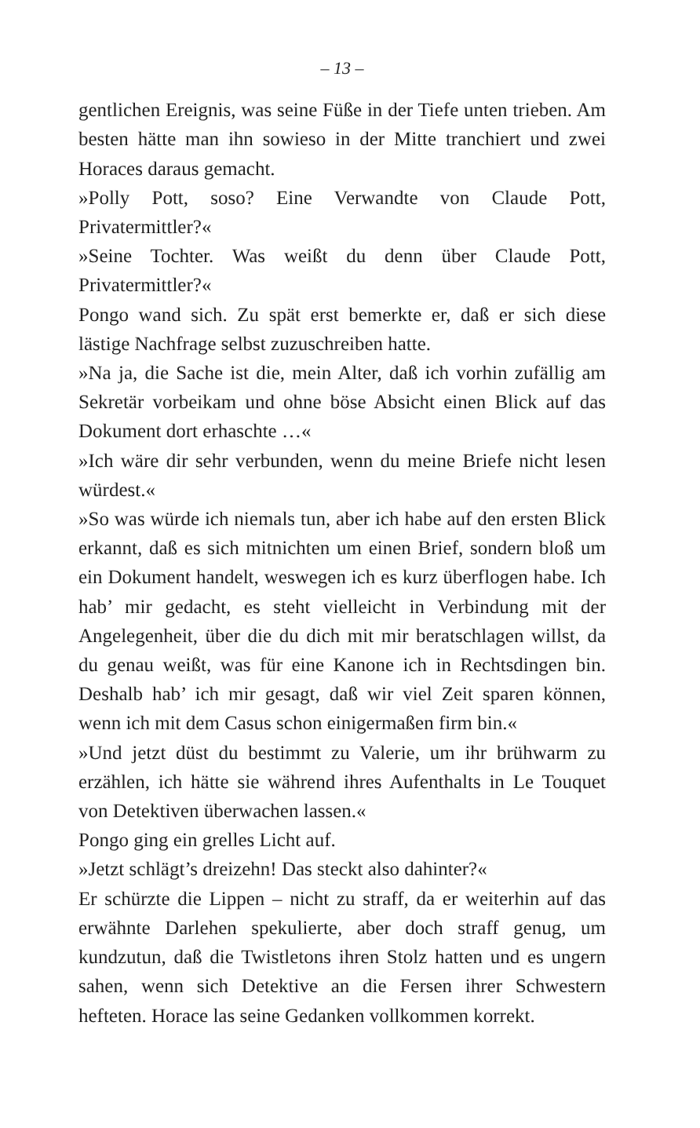– 13 –
gentlichen Ereignis, was seine Füße in der Tiefe unten trieben. Am besten hätte man ihn sowieso in der Mitte tranchiert und zwei Horaces daraus gemacht.
»Polly Pott, soso? Eine Verwandte von Claude Pott, Privatermittler?«
»Seine Tochter. Was weißt du denn über Claude Pott, Privatermittler?«
Pongo wand sich. Zu spät erst bemerkte er, daß er sich diese lästige Nachfrage selbst zuzuschreiben hatte.
»Na ja, die Sache ist die, mein Alter, daß ich vorhin zufällig am Sekretär vorbeikam und ohne böse Absicht einen Blick auf das Dokument dort erhaschte …«
»Ich wäre dir sehr verbunden, wenn du meine Briefe nicht lesen würdest.«
»So was würde ich niemals tun, aber ich habe auf den ersten Blick erkannt, daß es sich mitnichten um einen Brief, sondern bloß um ein Dokument handelt, weswegen ich es kurz überflogen habe. Ich hab’ mir gedacht, es steht vielleicht in Verbindung mit der Angelegenheit, über die du dich mit mir beratschlagen willst, da du genau weißt, was für eine Kanone ich in Rechtsdingen bin. Deshalb hab’ ich mir gesagt, daß wir viel Zeit sparen können, wenn ich mit dem Casus schon einigermaßen firm bin.«
»Und jetzt düst du bestimmt zu Valerie, um ihr brühwarm zu erzählen, ich hätte sie während ihres Aufenthalts in Le Touquet von Detektiven überwachen lassen.«
Pongo ging ein grelles Licht auf.
»Jetzt schlägt’s dreizehn! Das steckt also dahinter?«
Er schürzte die Lippen – nicht zu straff, da er weiterhin auf das erwähnte Darlehen spekulierte, aber doch straff genug, um kundzutun, daß die Twistletons ihren Stolz hatten und es ungern sahen, wenn sich Detektive an die Fersen ihrer Schwestern hefteten. Horace las seine Gedanken vollkommen korrekt.